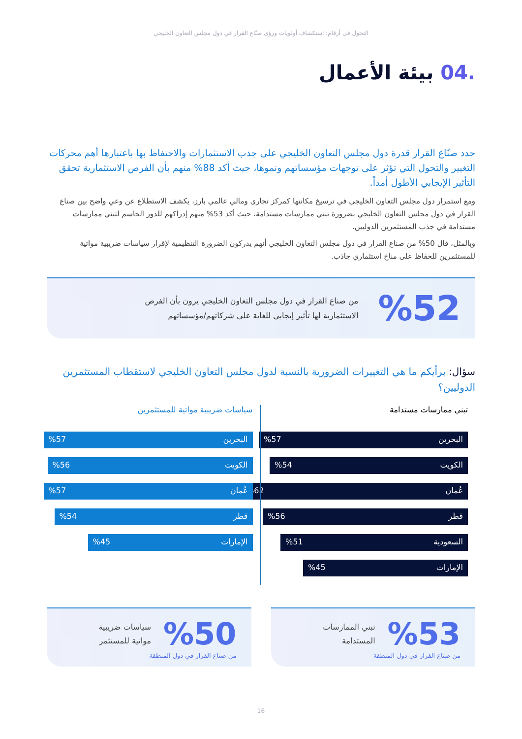التحول في أرقام: استكشاف أولويات ورؤى صنّاع القرار في دول مجلس التعاون الخليجي
.04 بيئة الأعمال
حدد صنّاع القرار قدرة دول مجلس التعاون الخليجي على جذب الاستثمارات والاحتفاظ بها باعتبارها أهم محركات التغيير والتحول التي تؤثر على توجهات مؤسساتهم ونموها، حيث أكد 88% منهم بأن الفرص الاستثمارية تحقق التأثير الإيجابي الأطول أمداً.
ومع استمرار دول مجلس التعاون الخليجي في ترسيخ مكانتها كمركز تجاري ومالي عالمي بارز، يكشف الاستطلاع عن وعي واضح بين صناع القرار في دول مجلس التعاون الخليجي بضرورة تبني ممارسات مستدامة، حيث أكد 53% منهم إدراكهم للدور الحاسم لتبني ممارسات مستدامة في جذب المستثمرين الدوليين.
وبالمثل، قال 50% من صناع القرار في دول مجلس التعاون الخليجي أنهم يدركون الضرورة التنظيمية لإقرار سياسات ضريبية مواتية للمستثمرين للحفاظ على مناخ استثماري جاذب.
%52
من صناع القرار في دول مجلس التعاون الخليجي يرون بأن الفرص
الاستثمارية لها تأثير إيجابي للغاية على شركاتهم/مؤسساتهم
سؤال: برأيكم ما هي التغييرات الضرورية بالنسبة لدول مجلس التعاون الخليجي لاستقطاب المستثمرين الدوليين؟
تبني ممارسات مستدامة
البحرين%57
الكويت%54
عُمان%62
قطر%56
السعودية%51
الإمارات%45
سياسات ضريبية مواتية للمستثمرين
البحرين%57
الكويت%56
عُمان%57
قطر%54
الإمارات%45
%53
تبني الممارسات
المستدامة
من صناع القرار في دول المنطقة
%50
سياسات ضريبية
مواتية للمستثمر
من صناع القرار في دول المنطقة
16